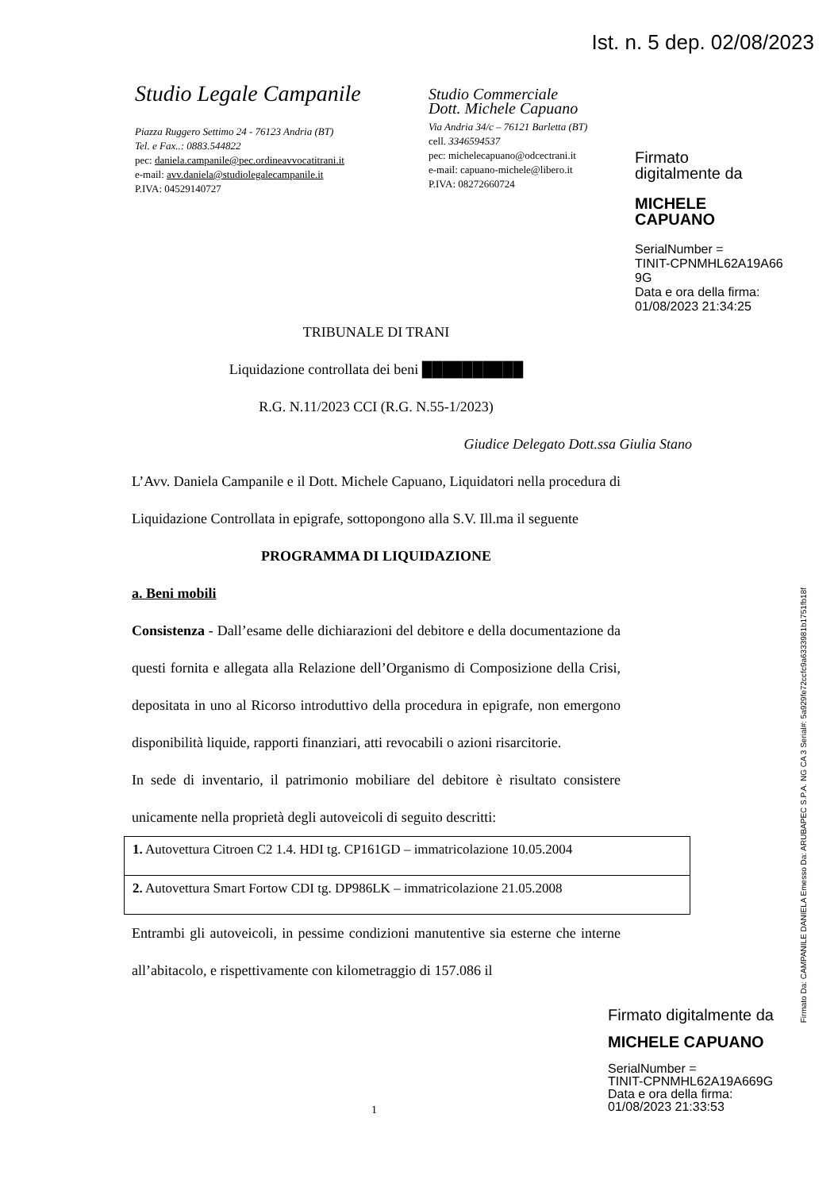Ist. n. 5 dep. 02/08/2023
Studio Legale Campanile
Piazza Ruggero Settimo 24 - 76123 Andria (BT)
Tel. e Fax..: 0883.544822
pec: daniela.campanile@pec.ordineavvocatitrani.it
e-mail: avv.daniela@studiolegalecampanile.it
P.IVA: 04529140727
Studio Commerciale
Dott. Michele Capuano
Via Andria 34/c – 76121 Barletta (BT)
cell. 3346594537
pec: michelecapuano@odcectrani.it
e-mail: capuano-michele@libero.it
P.IVA: 08272660724
Firmato
digitalmente da
MICHELE
CAPUANO
SerialNumber =
TINIT-CPNMHL62A19A66
9G
Data e ora della firma:
01/08/2023 21:34:25
TRIBUNALE DI TRANI
Liquidazione controllata dei beni ██████████
R.G. N.11/2023 CCI (R.G. N.55-1/2023)
Giudice Delegato Dott.ssa Giulia Stano
L’Avv. Daniela Campanile e il Dott. Michele Capuano, Liquidatori nella procedura di Liquidazione Controllata in epigrafe, sottopongono alla S.V. Ill.ma il seguente
PROGRAMMA DI LIQUIDAZIONE
a. Beni mobili
Consistenza - Dall’esame delle dichiarazioni del debitore e della documentazione da questi fornita e allegata alla Relazione dell’Organismo di Composizione della Crisi, depositata in uno al Ricorso introduttivo della procedura in epigrafe, non emergono disponibilità liquide, rapporti finanziari, atti revocabili o azioni risarcitorie.
In sede di inventario, il patrimonio mobiliare del debitore è risultato consistere unicamente nella proprietà degli autoveicoli di seguito descritti:
| 1. Autovettura Citroen C2 1.4. HDI tg. CP161GD – immatricolazione 10.05.2004 |
| 2. Autovettura Smart Fortow CDI tg. DP986LK – immatricolazione 21.05.2008 |
Entrambi gli autoveicoli, in pessime condizioni manutentive sia esterne che interne all’abitacolo, e rispettivamente con kilometraggio di 157.086 il
1
Firmato Da: CAMPANILE DANIELA Emesso Da: ARUBAPEC S.P.A. NG CA 3 Serial#: 5a929fe72ccfc9a6333981b1751fb18f
Firmato digitalmente da
MICHELE CAPUANO
SerialNumber =
TINIT-CPNMHL62A19A669G
Data e ora della firma:
01/08/2023 21:33:53